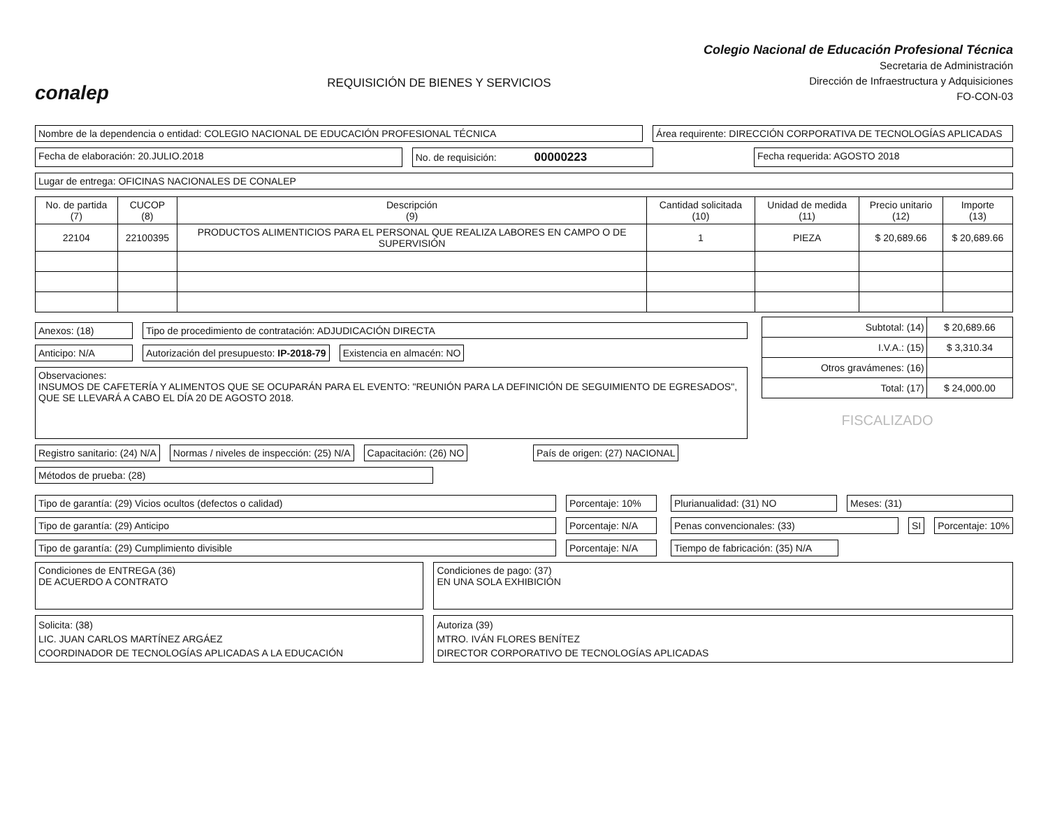conalep
REQUISICIÓN DE BIENES Y SERVICIOS
Colegio Nacional de Educación Profesional Técnica
Secretaria de Administración
Dirección de Infraestructura y Adquisiciones
FO-CON-03
Nombre de la dependencia o entidad: COLEGIO NACIONAL DE EDUCACIÓN PROFESIONAL TÉCNICA
Área requirente: DIRECCIÓN CORPORATIVA DE TECNOLOGÍAS APLICADAS
Fecha de elaboración: 20.JULIO.2018
No. de requisición: 00000223
Fecha requerida: AGOSTO 2018
Lugar de entrega: OFICINAS NACIONALES DE CONALEP
| No. de partida (7) | CUCOP (8) | Descripción (9) | Cantidad solicitada (10) | Unidad de medida (11) | Precio unitario (12) | Importe (13) |
| --- | --- | --- | --- | --- | --- | --- |
| 22104 | 22100395 | PRODUCTOS ALIMENTICIOS PARA EL PERSONAL QUE REALIZA LABORES EN CAMPO O DE SUPERVISIÓN | 1 | PIEZA | $ 20,689.66 | $ 20,689.66 |
Anexos: (18) Tipo de procedimiento de contratación: ADJUDICACIÓN DIRECTA
Anticipo: N/A Autorización del presupuesto: IP-2018-79
Existencia en almacén: NO
Observaciones:
INSUMOS DE CAFETERÍA Y ALIMENTOS QUE SE OCUPARÁN PARA EL EVENTO: "REUNIÓN PARA LA DEFINICIÓN DE SEGUIMIENTO DE EGRESADOS", QUE SE LLEVARÁ A CABO EL DÍA 20 DE AGOSTO 2018.
| Subtotal: (14) | $ 20,689.66 |
| I.V.A.: (15) | $ 3,310.34 |
| Otros gravámenes: (16) | |
| Total: (17) | $ 24,000.00 |
FISCALIZADO
Registro sanitario: (24) N/A Normas / niveles de inspección: (25) N/A
Capacitación: (26) NO País de origen: (27) NACIONAL
Métodos de prueba: (28)
Tipo de garantía: (29) Vicios ocultos (defectos o calidad)
Porcentaje: 10%
Tipo de garantía: (29) Anticipo
Porcentaje: N/A
Tipo de garantía: (29) Cumplimiento divisible
Porcentaje: N/A
Plurianualidad: (31) NO Meses: (31)
Penas convencionales: (33) SI Porcentaje: 10%
Tiempo de fabricación: (35) N/A
Condiciones de ENTREGA (36)
DE ACUERDO A CONTRATO
Condiciones de pago: (37)
EN UNA SOLA EXHIBICIÓN
Solicita: (38)
LIC. JUAN CARLOS MARTÍNEZ ARGÁEZ
COORDINADOR DE TECNOLOGÍAS APLICADAS A LA EDUCACIÓN
Autoriza (39)
MTRO. IVÁN FLORES BENÍTEZ
DIRECTOR CORPORATIVO DE TECNOLOGÍAS APLICADAS